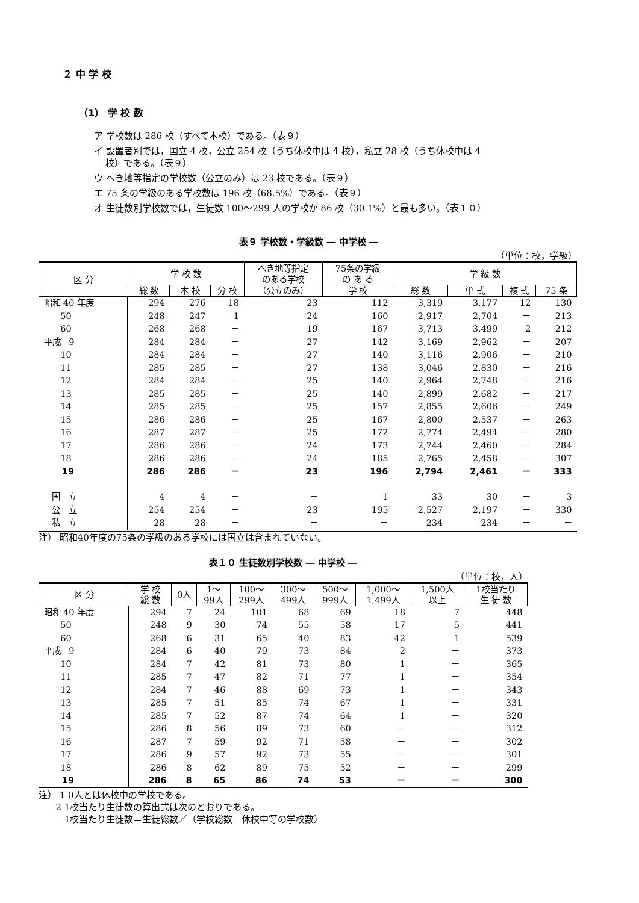２ 中 学 校
（1） 学 校 数
ア 学校数は 286 校（すべて本校）である。（表９）
イ 設置者別では，国立 4 校，公立 254 校（うち休校中は 4 校），私立 28 校（うち休校中は 4
校）である。（表９）
ウ へき地等指定の学校数（公立のみ）は 23 校である。（表９）
エ 75 条の学級のある学校数は 196 校（68.5%）である。（表９）
オ 生徒数別学校数では，生徒数 100～299 人の学校が 86 校（30.1%）と最も多い。（表１０）
表９ 学校数・学級数 ― 中学校 ―
（単位：校，学級）
| 区 分 | 学 校 数 | | | へき地等指定 のある学校 | 75条の学級 の あ る | 学 級 数 | | | |
| --- | --- | --- | --- | --- | --- | --- | --- | --- | --- |
| | 総 数 | 本 校 | 分 校 | （公立のみ） | 学 校 | 総 数 | 単 式 | 複 式 | 75 条 |
| 昭和 40 年度 | 294 | 276 | 18 | 23 | 112 | 3,319 | 3,177 | 12 | 130 |
| 50 | 248 | 247 | 1 | 24 | 160 | 2,917 | 2,704 | － | 213 |
| 60 | 268 | 268 | － | 19 | 167 | 3,713 | 3,499 | 2 | 212 |
| 平成 9 | 284 | 284 | － | 27 | 142 | 3,169 | 2,962 | － | 207 |
| 10 | 284 | 284 | － | 27 | 140 | 3,116 | 2,906 | － | 210 |
| 11 | 285 | 285 | － | 27 | 138 | 3,046 | 2,830 | － | 216 |
| 12 | 284 | 284 | － | 25 | 140 | 2,964 | 2,748 | － | 216 |
| 13 | 285 | 285 | － | 25 | 140 | 2,899 | 2,682 | － | 217 |
| 14 | 285 | 285 | － | 25 | 157 | 2,855 | 2,606 | － | 249 |
| 15 | 286 | 286 | － | 25 | 167 | 2,800 | 2,537 | － | 263 |
| 16 | 287 | 287 | － | 25 | 172 | 2,774 | 2,494 | － | 280 |
| 17 | 286 | 286 | － | 24 | 173 | 2,744 | 2,460 | － | 284 |
| 18 | 286 | 286 | － | 24 | 185 | 2,765 | 2,458 | － | 307 |
| 19 | 286 | 286 | － | 23 | 196 | 2,794 | 2,461 | － | 333 |
| 国 立 | 4 | 4 | － | － | 1 | 33 | 30 | － | 3 |
| 公 立 | 254 | 254 | － | 23 | 195 | 2,527 | 2,197 | － | 330 |
| 私 立 | 28 | 28 | － | － | － | 234 | 234 | － | － |
注） 昭和40年度の75条の学級のある学校には国立は含まれていない。
表１０ 生徒数別学校数 ― 中学校 ―
（単位：校，人）
| 区 分 | 学 校 総 数 | 0人 | 1～ 99人 | 100～ 299人 | 300～ 499人 | 500～ 999人 | 1,000～ 1,499人 | 1,500人 以上 | 1校当たり 生 徒 数 |
| --- | --- | --- | --- | --- | --- | --- | --- | --- | --- |
| 昭和 40 年度 | 294 | 7 | 24 | 101 | 68 | 69 | 18 | 7 | 448 |
| 50 | 248 | 9 | 30 | 74 | 55 | 58 | 17 | 5 | 441 |
| 60 | 268 | 6 | 31 | 65 | 40 | 83 | 42 | 1 | 539 |
| 平成 9 | 284 | 6 | 40 | 79 | 73 | 84 | 2 | － | 373 |
| 10 | 284 | 7 | 42 | 81 | 73 | 80 | 1 | － | 365 |
| 11 | 285 | 7 | 47 | 82 | 71 | 77 | 1 | － | 354 |
| 12 | 284 | 7 | 46 | 88 | 69 | 73 | 1 | － | 343 |
| 13 | 285 | 7 | 51 | 85 | 74 | 67 | 1 | － | 331 |
| 14 | 285 | 7 | 52 | 87 | 74 | 64 | 1 | － | 320 |
| 15 | 286 | 8 | 56 | 89 | 73 | 60 | － | － | 312 |
| 16 | 287 | 7 | 59 | 92 | 71 | 58 | － | － | 302 |
| 17 | 286 | 9 | 57 | 92 | 73 | 55 | － | － | 301 |
| 18 | 286 | 8 | 62 | 89 | 75 | 52 | － | － | 299 |
| 19 | 286 | 8 | 65 | 86 | 74 | 53 | － | － | 300 |
注） 1 0人とは休校中の学校である。
2 1校当たり生徒数の算出式は次のとおりである。
1校当たり生徒数＝生徒総数／（学校総数－休校中等の学校数）